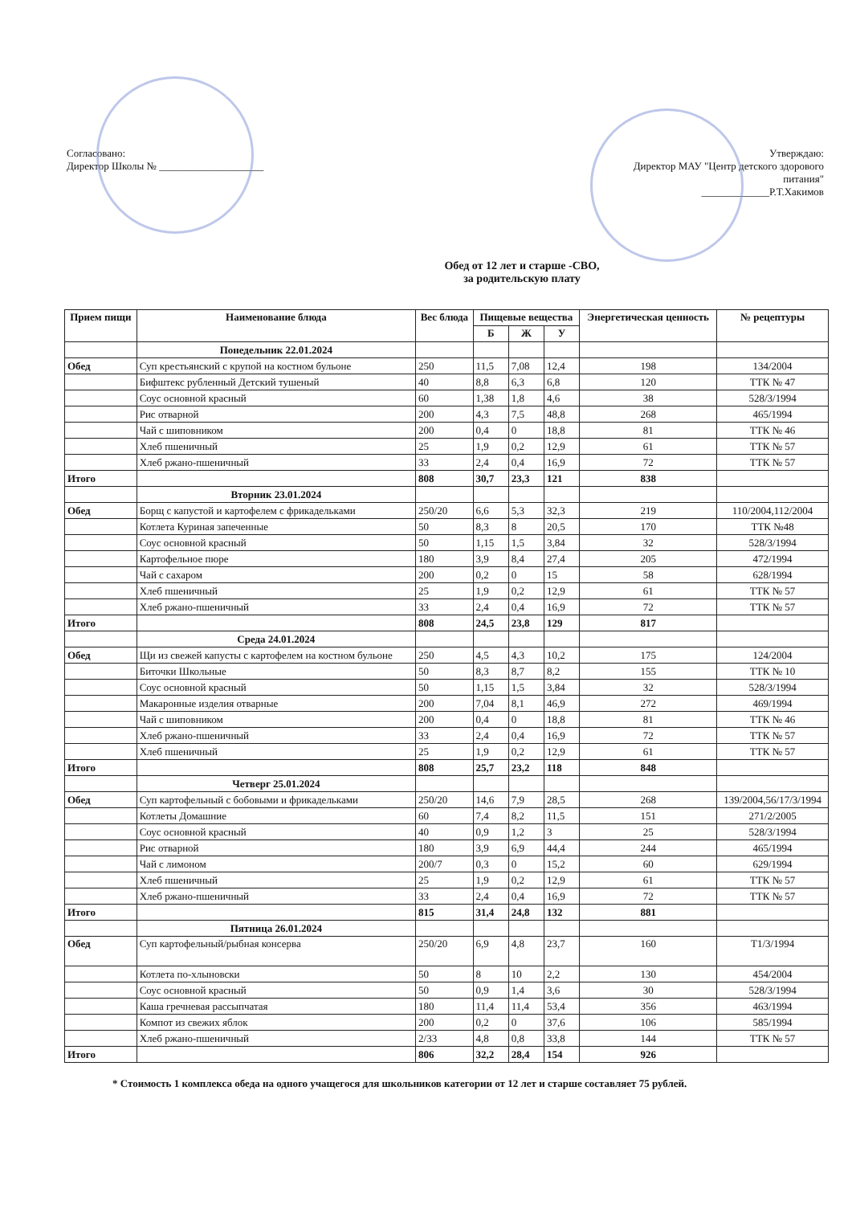Согласовано:
Директор Школы № ____________________
Утверждаю:
Директор МАУ "Центр детского здорового питания"
_____________Р.Т.Хакимов
Обед от 12 лет и старше -СВО,
за родительскую плату
| Прием пищи | Наименование блюда | Вес блюда | Пищевые вещества | | | Энергетическая ценность | № рецептуры |
| --- | --- | --- | --- | --- | --- | --- | --- |
| | | | Б | Ж | У | | |
| | Понедельник 22.01.2024 | | | | | | |
| Обед | Суп крестьянский с крупой на костном бульоне | 250 | 11,5 | 7,08 | 12,4 | 198 | 134/2004 |
| | Бифштекс рубленный Детский тушеный | 40 | 8,8 | 6,3 | 6,8 | 120 | ТТК № 47 |
| | Соус основной красный | 60 | 1,38 | 1,8 | 4,6 | 38 | 528/3/1994 |
| | Рис отварной | 200 | 4,3 | 7,5 | 48,8 | 268 | 465/1994 |
| | Чай с шиповником | 200 | 0,4 | 0 | 18,8 | 81 | ТТК № 46 |
| | Хлеб пшеничный | 25 | 1,9 | 0,2 | 12,9 | 61 | ТТК № 57 |
| | Хлеб ржано-пшеничный | 33 | 2,4 | 0,4 | 16,9 | 72 | ТТК № 57 |
| Итого | | 808 | 30,7 | 23,3 | 121 | 838 | |
| | Вторник 23.01.2024 | | | | | | |
| Обед | Борщ с капустой и картофелем с фрикадельками | 250/20 | 6,6 | 5,3 | 32,3 | 219 | 110/2004,112/2004 |
| | Котлета Куриная запеченные | 50 | 8,3 | 8 | 20,5 | 170 | ТТК №48 |
| | Соус основной красный | 50 | 1,15 | 1,5 | 3,84 | 32 | 528/3/1994 |
| | Картофельное пюре | 180 | 3,9 | 8,4 | 27,4 | 205 | 472/1994 |
| | Чай с сахаром | 200 | 0,2 | 0 | 15 | 58 | 628/1994 |
| | Хлеб пшеничный | 25 | 1,9 | 0,2 | 12,9 | 61 | ТТК № 57 |
| | Хлеб ржано-пшеничный | 33 | 2,4 | 0,4 | 16,9 | 72 | ТТК № 57 |
| Итого | | 808 | 24,5 | 23,8 | 129 | 817 | |
| | Среда 24.01.2024 | | | | | | |
| Обед | Щи из свежей капусты с картофелем на костном бульоне | 250 | 4,5 | 4,3 | 10,2 | 175 | 124/2004 |
| | Биточки Школьные | 50 | 8,3 | 8,7 | 8,2 | 155 | ТТК № 10 |
| | Соус основной красный | 50 | 1,15 | 1,5 | 3,84 | 32 | 528/3/1994 |
| | Макаронные изделия отварные | 200 | 7,04 | 8,1 | 46,9 | 272 | 469/1994 |
| | Чай с шиповником | 200 | 0,4 | 0 | 18,8 | 81 | ТТК № 46 |
| | Хлеб ржано-пшеничный | 33 | 2,4 | 0,4 | 16,9 | 72 | ТТК № 57 |
| | Хлеб пшеничный | 25 | 1,9 | 0,2 | 12,9 | 61 | ТТК № 57 |
| Итого | | 808 | 25,7 | 23,2 | 118 | 848 | |
| | Четверг 25.01.2024 | | | | | | |
| Обед | Суп картофельный с бобовыми и фрикадельками | 250/20 | 14,6 | 7,9 | 28,5 | 268 | 139/2004,56/17/3/1994 |
| | Котлеты Домашние | 60 | 7,4 | 8,2 | 11,5 | 151 | 271/2/2005 |
| | Соус основной красный | 40 | 0,9 | 1,2 | 3 | 25 | 528/3/1994 |
| | Рис отварной | 180 | 3,9 | 6,9 | 44,4 | 244 | 465/1994 |
| | Чай с лимоном | 200/7 | 0,3 | 0 | 15,2 | 60 | 629/1994 |
| | Хлеб пшеничный | 25 | 1,9 | 0,2 | 12,9 | 61 | ТТК № 57 |
| | Хлеб ржано-пшеничный | 33 | 2,4 | 0,4 | 16,9 | 72 | ТТК № 57 |
| Итого | | 815 | 31,4 | 24,8 | 132 | 881 | |
| | Пятница 26.01.2024 | | | | | | |
| Обед | Суп картофельный/рыбная консерва | 250/20 | 6,9 | 4,8 | 23,7 | 160 | Т1/3/1994 |
| | Котлета по-хлыновски | 50 | 8 | 10 | 2,2 | 130 | 454/2004 |
| | Соус основной красный | 50 | 0,9 | 1,4 | 3,6 | 30 | 528/3/1994 |
| | Каша гречневая рассыпчатая | 180 | 11,4 | 11,4 | 53,4 | 356 | 463/1994 |
| | Компот из свежих яблок | 200 | 0,2 | 0 | 37,6 | 106 | 585/1994 |
| | Хлеб ржано-пшеничный | 2/33 | 4,8 | 0,8 | 33,8 | 144 | ТТК № 57 |
| Итого | | 806 | 32,2 | 28,4 | 154 | 926 | |
* Стоимость 1 комплекса обеда на одного учащегося для школьников категории от 12 лет и старше составляет 75 рублей.